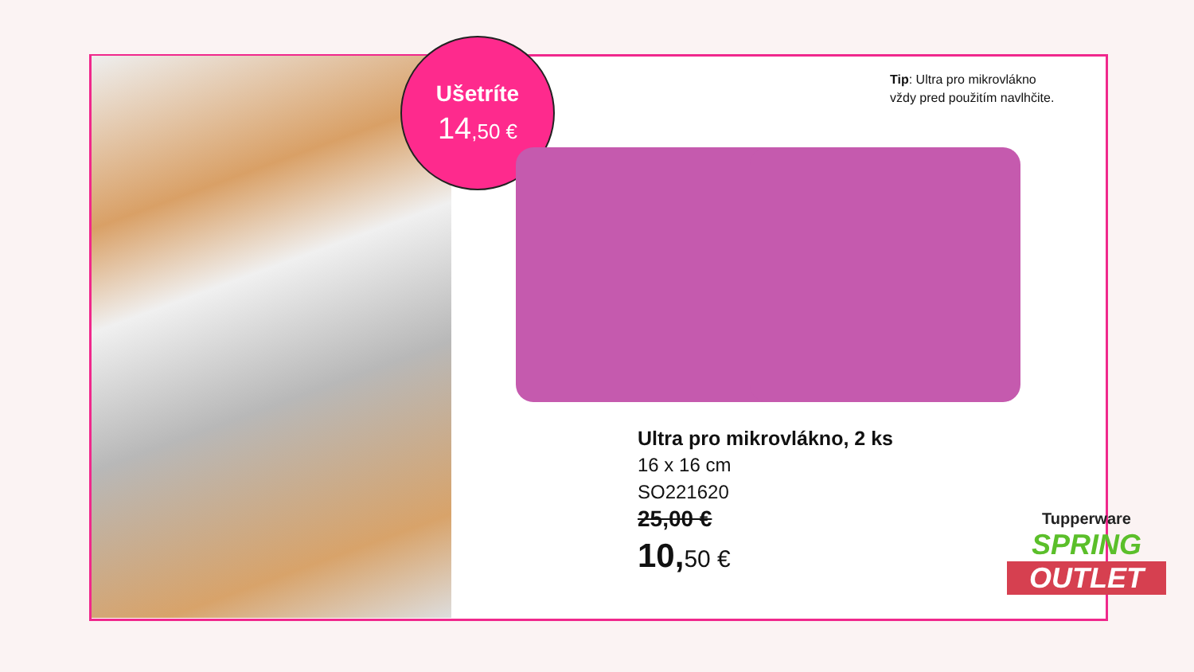Ušetríte
14,50 €
Tip: Ultra pro mikrovlákno
vždy pred použitím navlhčite.
Ultra pro mikrovlákno, 2 ks
16 x 16 cm
SO221620
25,00 €
10,50 €
Tupperware
SPRING
OUTLET